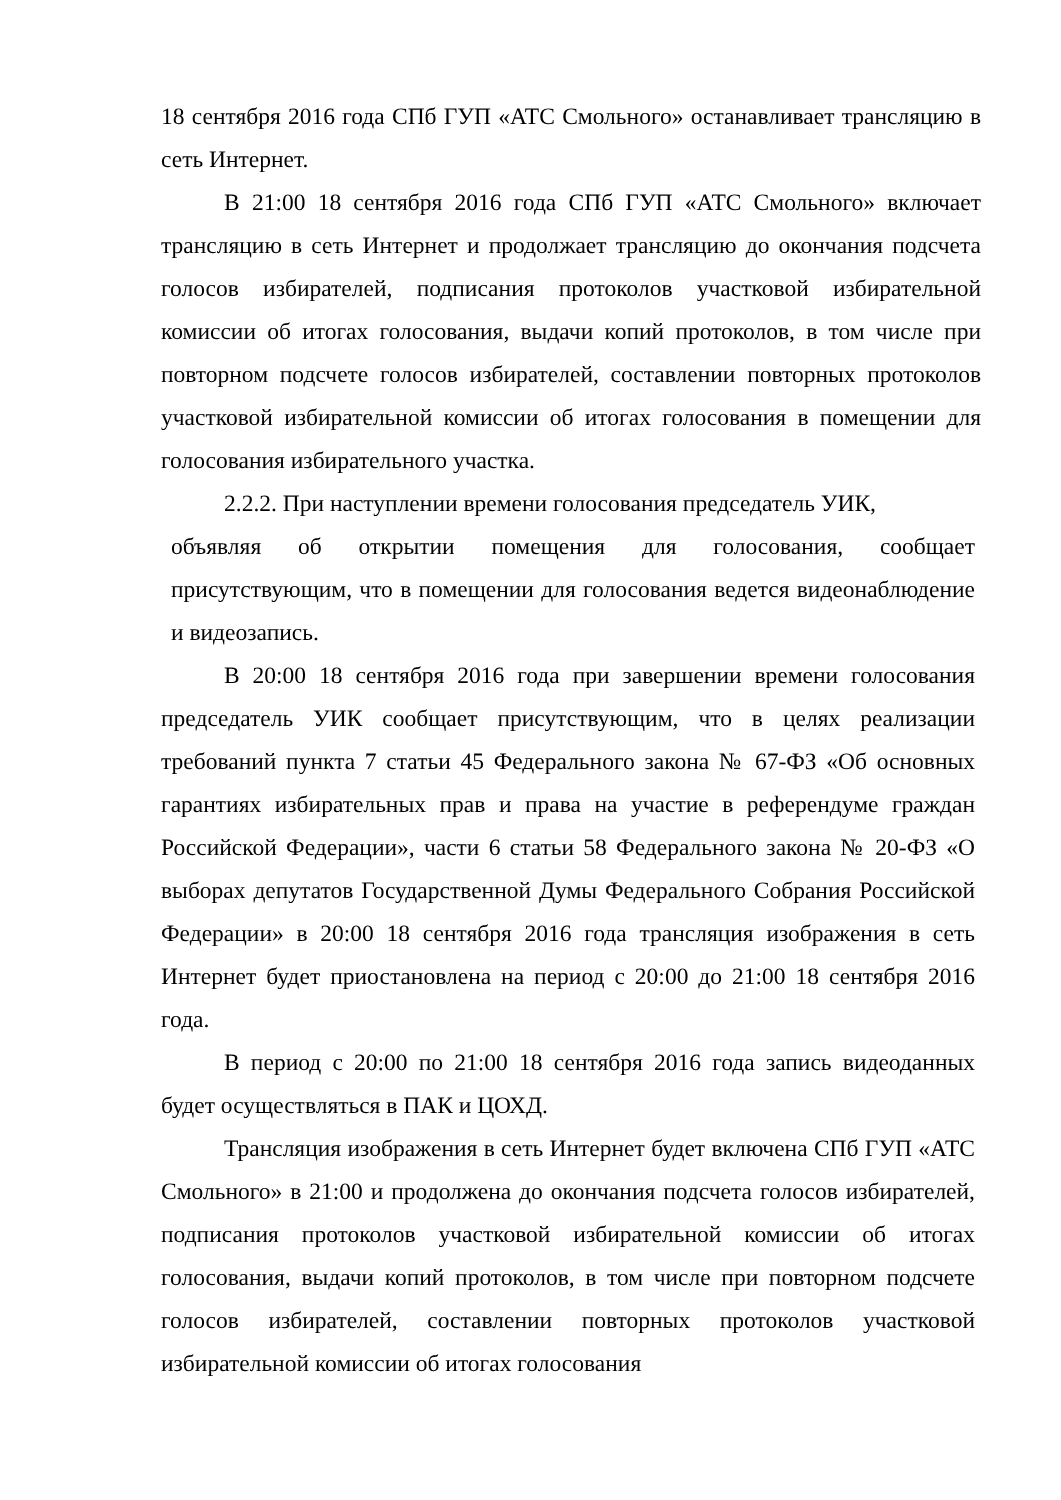18 сентября 2016 года СПб ГУП «АТС Смольного» останавливает трансляцию в сеть Интернет.
В 21:00 18 сентября 2016 года СПб ГУП «АТС Смольного» включает трансляцию в сеть Интернет и продолжает трансляцию до окончания подсчета голосов избирателей, подписания протоколов участковой избирательной комиссии об итогах голосования, выдачи копий протоколов, в том числе при повторном подсчете голосов избирателей, составлении повторных протоколов участковой избирательной комиссии об итогах голосования в помещении для голосования избирательного участка.
2.2.2. При наступлении времени голосования председатель УИК,
объявляя об открытии помещения для голосования, сообщает присутствующим, что в помещении для голосования ведется видеонаблюдение и видеозапись.
В 20:00 18 сентября 2016 года при завершении времени голосования председатель УИК сообщает присутствующим, что в целях реализации требований пункта 7 статьи 45 Федерального закона № 67-ФЗ «Об основных гарантиях избирательных прав и права на участие в референдуме граждан Российской Федерации», части 6 статьи 58 Федерального закона № 20-ФЗ «О выборах депутатов Государственной Думы Федерального Собрания Российской Федерации» в 20:00 18 сентября 2016 года трансляция изображения в сеть Интернет будет приостановлена на период с 20:00 до 21:00 18 сентября 2016 года.
В период с 20:00 по 21:00 18 сентября 2016 года запись видеоданных будет осуществляться в ПАК и ЦОХД.
Трансляция изображения в сеть Интернет будет включена СПб ГУП «АТС Смольного» в 21:00 и продолжена до окончания подсчета голосов избирателей, подписания протоколов участковой избирательной комиссии об итогах голосования, выдачи копий протоколов, в том числе при повторном подсчете голосов избирателей, составлении повторных протоколов участковой избирательной комиссии об итогах голосования